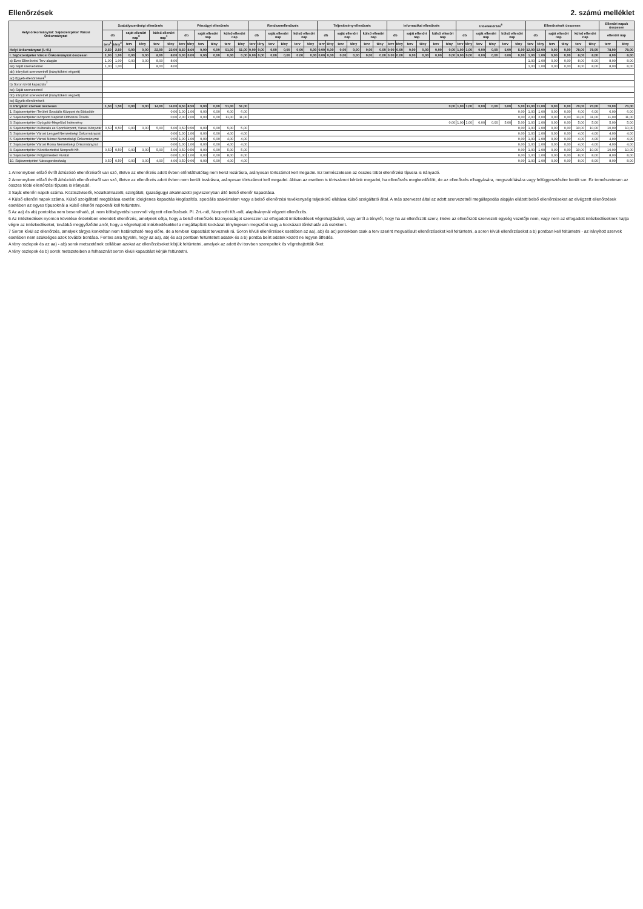Ellenőrzések 2. számú melléklet
| Helyi önkormányzat: Sajószentpéter Városi Önkormányzat | Szabályszerűségi ellenőrzés | | | | | | Pénzügyi ellenőrzés | | | | | | Rendszerellenőrzés | | | | | | Teljesítmény-ellenőrzés | | | | | | Informatikai ellenőrzés | | | | | | Utóellenőrzés<sup>6</sup> | | | | | | Ellenőrzések összesen | | | | | | Ellenőri napok összesen | |
| --- | --- | --- | --- | --- | --- | --- | --- | --- | --- | --- | --- | --- | --- | --- | --- | --- | --- | --- | --- | --- | --- | --- | --- | --- | --- | --- | --- | --- | --- | --- | --- | --- | --- | --- | --- | --- | --- | --- | --- | --- | --- | --- | --- | --- |
| | db | | saját ellenőri nap<sup>3</sup> | | külső ellenőri nap<sup>4</sup> | | db | | saját ellenőri nap | | külső ellenőri nap | | db | | saját ellenőri nap | | külső ellenőri nap | | db | | saját ellenőri nap | | külső ellenőri nap | | db | | saját ellenőri nap | | külső ellenőri nap | | db | | saját ellenőri nap | | külső ellenőri nap | | db | | saját ellenőri nap | | külső ellenőri nap | | ellenőri nap | |
| | terv<sup>1</sup> | tény<sup>2</sup> | terv | tény | terv | tény | terv | tény | terv | tény | terv | tény | terv | tény | terv | tény | terv | tény | terv | tény | terv | tény | terv | tény | terv | tény | terv | tény | terv | tény | terv | tény | terv | tény | terv | tény | terv | tény | terv | tény | terv | tény | terv | tény |
| Helyi önkormányzat (I.+II.) | 2,50 | 2,50 | 0,00 | 0,00 | 22,00 | 22,00 | 8,50 | 8,60 | 0,00 | 0,00 | 51,00 | 51,00 | 0,00 | 0,00 | 0,00 | 0,00 | 0,00 | 0,00 | 0,00 | 0,00 | 0,00 | 0,00 | 0,00 | 0,00 | 0,00 | 0,00 | 0,00 | 0,00 | 0,00 | 0,00 | 1,00 | 1,00 | 0,00 | 0,00 | 5,00 | 5,00 | 12,00 | 12,00 | 0,00 | 0,00 | 78,00 | 78,00 | 78,00 | 78,00 |
| I. Sajószentpéter Városi Önkormányzat összesen | 1,00 | 1,00 | 0,00 | 0,00 | 8,00 | 8,00 | 0,00 | 0,00 | 0,00 | 0,00 | 0,00 | 0,00 | 0,00 | 0,00 | 0,00 | 0,00 | 0,00 | 0,00 | 0,00 | 0,00 | 0,00 | 0,00 | 0,00 | 0,00 | 0,00 | 0,00 | 0,00 | 0,00 | 0,00 | 0,00 | 0,00 | 0,00 | 0,00 | 0,00 | 0,00 | 0,00 | 1,00 | 1,00 | 0,00 | 0,00 | 8,00 | 8,00 | 8,00 | 8,00 |
| a) Éves Ellenőrzési Terv alapján | 1,00 | 1,00 | 0,00 | 0,00 | 8,00 | 8,00 | | | | | | | | | | | | | | | | | | | | | | | | | | | | | | | 1,00 | 1,00 | 0,00 | 0,00 | 8,00 | 8,00 | 8,00 | 8,00 |
| aa) Saját szervezetnél | 1,00 | 1,00 | | | 8,00 | 8,00 | | | | | | | | | | | | | | | | | | | | | | | | | | | | | | | 1,00 | 1,00 | 0,00 | 0,00 | 8,00 | 8,00 | 8,00 | 8,00 |
| ab) Irányított szervezetnél (irányítóként végzett) | | | | | | | | | | | | | | | | | | | | | | | | | | | | | | | | | | | | | | | | | | | | |
| ac) Egyéb ellenőrzések<sup>5</sup> | | | | | | | | | | | | | | | | | | | | | | | | | | | | | | | | | | | | | | | | | | | | |
| b) Soron kívüli kapacitás<sup>7</sup> | | | | | | | | | | | | | | | | | | | | | | | | | | | | | | | | | | | | | | | | | | | | |
| ba) Saját szervezetnél | | | | | | | | | | | | | | | | | | | | | | | | | | | | | | | | | | | | | | | | | | | | |
| bb) Irányított szervezetnél (irányítóként végzett) | | | | | | | | | | | | | | | | | | | | | | | | | | | | | | | | | | | | | | | | | | | | |
| bc) Egyéb ellenőrzések | | | | | | | | | | | | | | | | | | | | | | | | | | | | | | | | | | | | | | | | | | | | |
| II. Irányított szervek összesen | 1,50 | 1,50 | 0,00 | 0,00 | 14,00 | 14,00 | 8,50 | 8,50 | 0,00 | 0,00 | 51,00 | 51,00 | 0,00 | | | | | | | | | | | | | | | | | | 1,00 | 1,00 | 0,00 | 0,00 | 5,00 | 5,00 | 11,00 | 11,00 | 0,00 | 0,00 | 70,00 | 70,00 | 70,00 | 70,00 |
| 1. Sajószentpéteri Területi Szociális Központ és Bölcsőde | 0,00 | | | | | | 1,00 | 1,00 | 0,00 | 0,00 | 6,00 | 6,00 | 0,00 | | | | | | | | | | | | | | | | | | | | | | | | 1,00 | 1,00 | 0,00 | 0,00 | 6,00 | 6,00 | 6,00 | 6,00 |
| 2. Sajószentpéteri Központi Napközi Otthonos Óvoda | 0,00 | | | | | | 2,00 | 2,00 | 0,00 | 0,00 | 11,00 | 11,00 | 0,00 | | | | | | | | | | | | | | | | | | | | | | | | 2,00 | 2,00 | 0,00 | 0,00 | 11,00 | 11,00 | 11,00 | 11,00 |
| 3. Sajószentpéteri Gyógyító-Megelőző Intézmény | 0,00 | | | | | | | | | | | | | | | | | | | | | | | | | | | | | | 1,00 | 1,00 | 0,00 | 0,00 | 5,00 | 5,00 | 1,00 | 1,00 | 0,00 | 0,00 | 5,00 | 5,00 | 5,00 | 5,00 |
| 4. Sajószentpéteri Kulturális és Sportközpont, Városi Könyvtár | 0,50 | 0,50 | 0,00 | 0,00 | 5,00 | 5,00 | 0,50 | 0,50 | 0,00 | 0,00 | 5,00 | 5,00 | 0,00 | | | | | | | | | | | | | | | | | | | | | | | | 1,00 | 1,00 | 0,00 | 0,00 | 10,00 | 10,00 | 10,00 | 10,00 |
| 5. Sajószentpéter Városi Lengyel Nemzetiségi Önkormányzat | 0,00 | | | | | | 1,00 | 1,00 | 0,00 | 0,00 | 4,00 | 4,00 | 0,00 | | | | | | | | | | | | | | | | | | | | | | | | 1,00 | 1,00 | 0,00 | 0,00 | 4,00 | 4,00 | 4,00 | 4,00 |
| 6. Sajószentpéter Városi Német Nemzetiségi Önkormányzat | 0,00 | | | | | | 1,00 | 1,00 | 0,00 | 0,00 | 4,00 | 4,00 | 0,00 | | | | | | | | | | | | | | | | | | | | | | | | 1,00 | 1,00 | 0,00 | 0,00 | 4,00 | 4,00 | 4,00 | 4,00 |
| 7. Sajószentpéter Városi Roma Nemzetiségi Önkormányzat | 0,00 | | | | | | 1,00 | 1,00 | 0,00 | 0,00 | 4,00 | 4,00 | 0,00 | | | | | | | | | | | | | | | | | | | | | | | | 1,00 | 1,00 | 0,00 | 0,00 | 4,00 | 4,00 | 4,00 | 4,00 |
| 8. Sajószentpéteri Közétkeztetési Nonprofit Kft. | 0,50 | 0,50 | 0,00 | 0,00 | 5,00 | 5,00 | 0,50 | 0,50 | 0,00 | 0,00 | 5,00 | 5,00 | 0,00 | | | | | | | | | | | | | | | | | | | | | | | | 1,00 | 1,00 | 0,00 | 0,00 | 10,00 | 10,00 | 10,00 | 10,00 |
| 9. Sajószentpéteri Polgármesteri Hivatal | 0,00 | | | | | | 1,00 | 1,00 | 0,00 | 0,00 | 8,00 | 8,00 | 0,00 | | | | | | | | | | | | | | | | | | | | | | | | 1,00 | 1,00 | 0,00 | 0,00 | 8,00 | 8,00 | 8,00 | 8,00 |
| 10. Sajószentpéteri Városgondnokság | 0,50 | 0,50 | 0,00 | 0,00 | 4,00 | 4,00 | 0,50 | 0,60 | 0,00 | 0,00 | 4,00 | 4,00 | 0,00 | | | | | | | | | | | | | | | | | | | | | | | | 1,00 | 1,00 | 0,00 | 0,00 | 8,00 | 8,00 | 8,00 | 8,00 |
1 Amennyiben előző évről áthúzódó ellenőrzésről van szó, illetve az ellenőrzés adott évben előreláthatólag nem kerül lezárásra, arányosan törtszámot kell megadni. Ez természetesen az összes többi ellenőrzési típusra is irányadó.
2 Amennyiben előző évről áthúzódó ellenőrzésről van szó, illetve az ellenőrzés adott évben nem került lezárásra, arányosan törtszámot kell megadni. Abban az esetben is törtszámot kérünk megadni, ha ellenőrzés megkezdődött, de az ellenőrzés elhagyására, megszakítására vagy felfüggesztésére került sor. Ez természetesen az összes többi ellenőrzési típusra is irányadó.
3 Saját ellenőri napok száma. Köztisztviselői, közalkalmazotti, szolgálati, igazságügyi alkalmazotti jogviszonyban álló belső ellenőr kapacitása.
4 Külső ellenőri napok száma. Külső szolgáltató megbízása esetén: ideiglenes kapacitás kiegészítés, speciális szakértelem vagy a belső ellenőrzési tevékenység teljeskörű ellátása külső szolgáltató által. A más szervezet által az adott szervezetnél megállapodás alapján ellátott belső ellenőrzéseket az elvégzett ellenőrzések esetében az egyes típusoknál a külső ellenőri napoknál kell feltüntetni.
5 Az aa) és ab) pontokba nem besorolható, pl. nem költségvetési szervnél végzett ellenőrzések. Pl. Zrt.-nél, Nonprofit Kft.-nél, alapítványnál végzett ellenőrzés.
6 Az intézkedések nyomon követése érdekében elrendelt ellenőrzés, amelynek célja, hogy a belső ellenőrzés bizonyosságot szerezzen az elfogadott intézkedések végrehajtásáról, vagy arról a tényről, hogy ha az ellenőrzött szerv, illetve az ellenőrzött szervezeti egység vezetője nem, vagy nem az elfogadott intézkedéseknek hajtja végre az intézkedéseket, továbbá meggyőződni arról, hogy a végrehajtott intézkedésekkel a megállapított kockázat ténylegesen megszűnt vagy a kockázati tűréshatár alá csökkent.
7 Soron kívül az ellenőrzés, amelyek tárgya konkrétan nem határozható meg előre, de a tervben kapacitást terveznek rá. Soron kívüli ellenőrzések esetében az aa), ab) és ac) pontokban csak a terv szerint megvalósult ellenőrzéseket kell feltüntetni, a soron kívüli ellenőrzéseket a b) pontban kell feltüntetni - az irányított szervek esetében nem szükséges azok további bontása. Fontos arra figyelni, hogy az aa), ab) és ac) pontban feltüntetett adatok és a b) pontba beírt adatok között ne legyen átfedés.
A tény oszlopok és az aa) - ab) sorok metszetének celláiban azokat az ellenőrzéseket kérjük feltüntetni, amelyek az adott évi tervben szerepeltek és végrehajtották őket.
A tény oszlopok és b) sorok metszeteiben a felhasznált soron kívüli kapacitást kérjük feltüntetni.